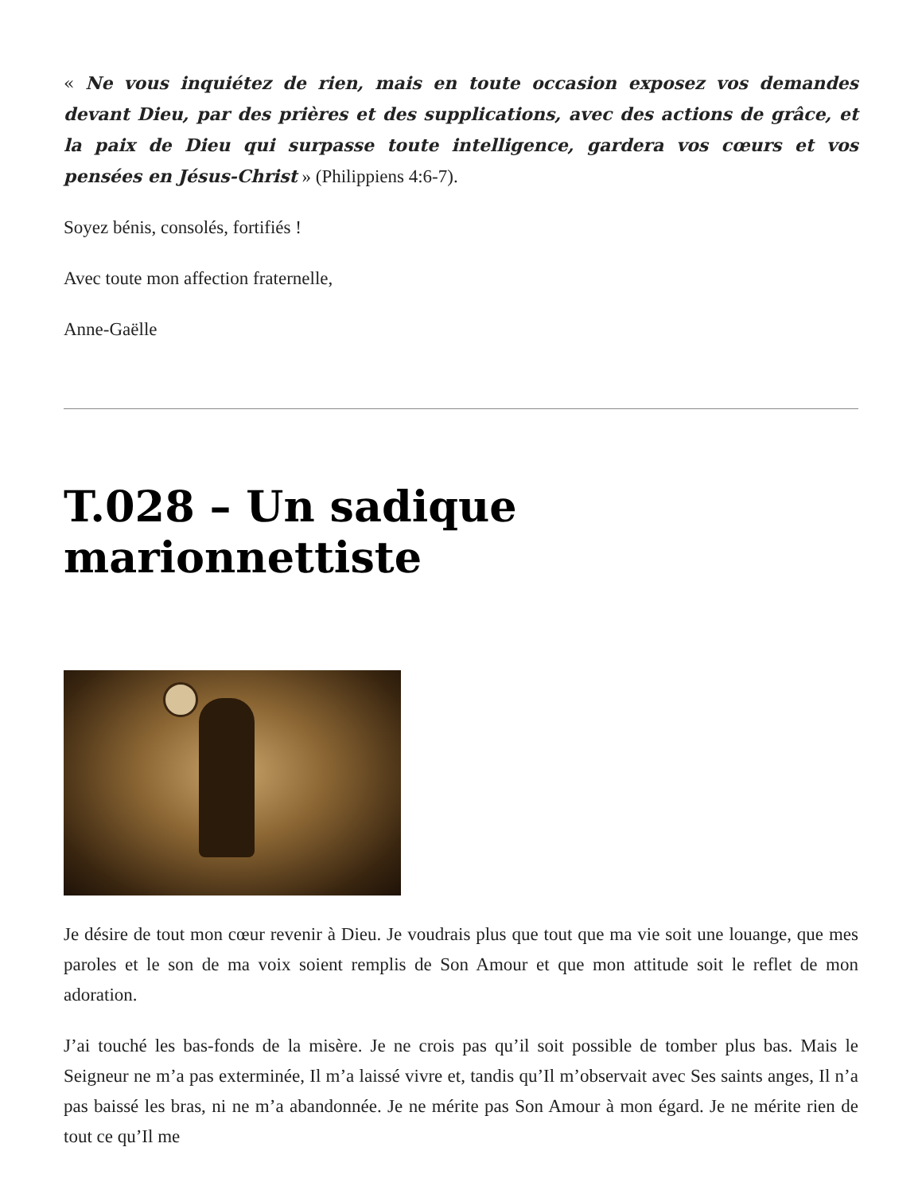« Ne vous inquiétez de rien, mais en toute occasion exposez vos demandes devant Dieu, par des prières et des supplications, avec des actions de grâce, et la paix de Dieu qui surpasse toute intelligence, gardera vos cœurs et vos pensées en Jésus-Christ » (Philippiens 4:6-7).
Soyez bénis, consolés, fortifiés !
Avec toute mon affection fraternelle,
Anne-Gaëlle
T.028 – Un sadique marionnettiste
Je désire de tout mon cœur revenir à Dieu. Je voudrais plus que tout que ma vie soit une louange, que mes paroles et le son de ma voix soient remplis de Son Amour et que mon attitude soit le reflet de mon adoration.
J’ai touché les bas-fonds de la misère. Je ne crois pas qu’il soit possible de tomber plus bas. Mais le Seigneur ne m’a pas exterminée, Il m’a laissé vivre et, tandis qu’Il m’observait avec Ses saints anges, Il n’a pas baissé les bras, ni ne m’a abandonnée. Je ne mérite pas Son Amour à mon égard. Je ne mérite rien de tout ce qu’Il me